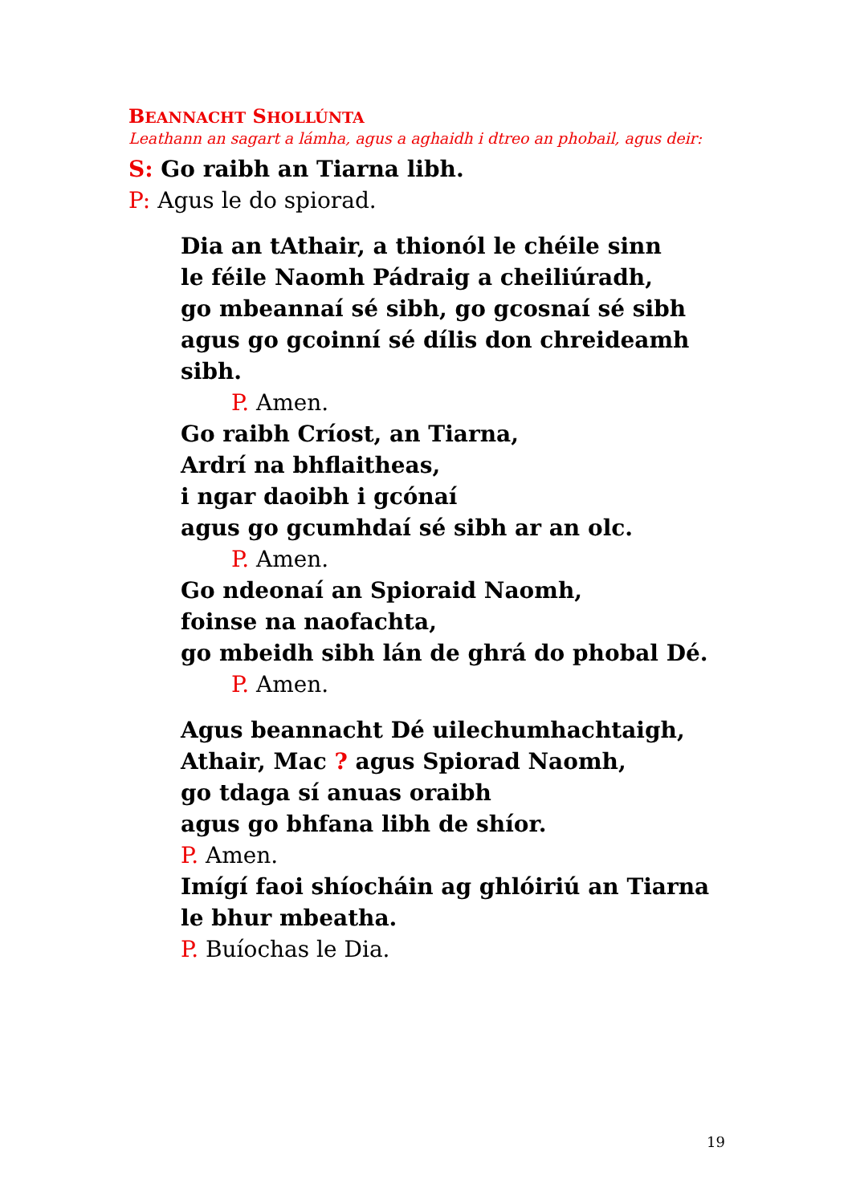BEANNACHT SHOLLÚNTA
Leathann an sagart a lámha, agus a aghaidh i dtreo an phobail, agus deir:
S: Go raibh an Tiarna libh.
P: Agus le do spiorad.
Dia an tAthair, a thionól le chéile sinn
le féile Naomh Pádraig a cheiliúradh,
go mbeannaí sé sibh, go gcosnaí sé sibh
agus go gcoinní sé dílis don chreideamh sibh.
P. Amen.
Go raibh Críost, an Tiarna,
Ardrí na bhflaitheas,
i ngar daoibh i gcónaí
agus go gcumhdaí sé sibh ar an olc.
P. Amen.
Go ndeonaí an Spioraid Naomh,
foinse na naofachta,
go mbeidh sibh lán de ghrá do phobal Dé.
P. Amen.
Agus beannacht Dé uilechumhachtaigh,
Athair, Mac ? agus Spiorad Naomh,
go tdaga sí anuas oraibh
agus go bhfana libh de shíor.
P. Amen.
Imígí faoi shíocháin ag ghlóiriú an Tiarna
le bhur mbeatha.
P. Buíochas le Dia.
19